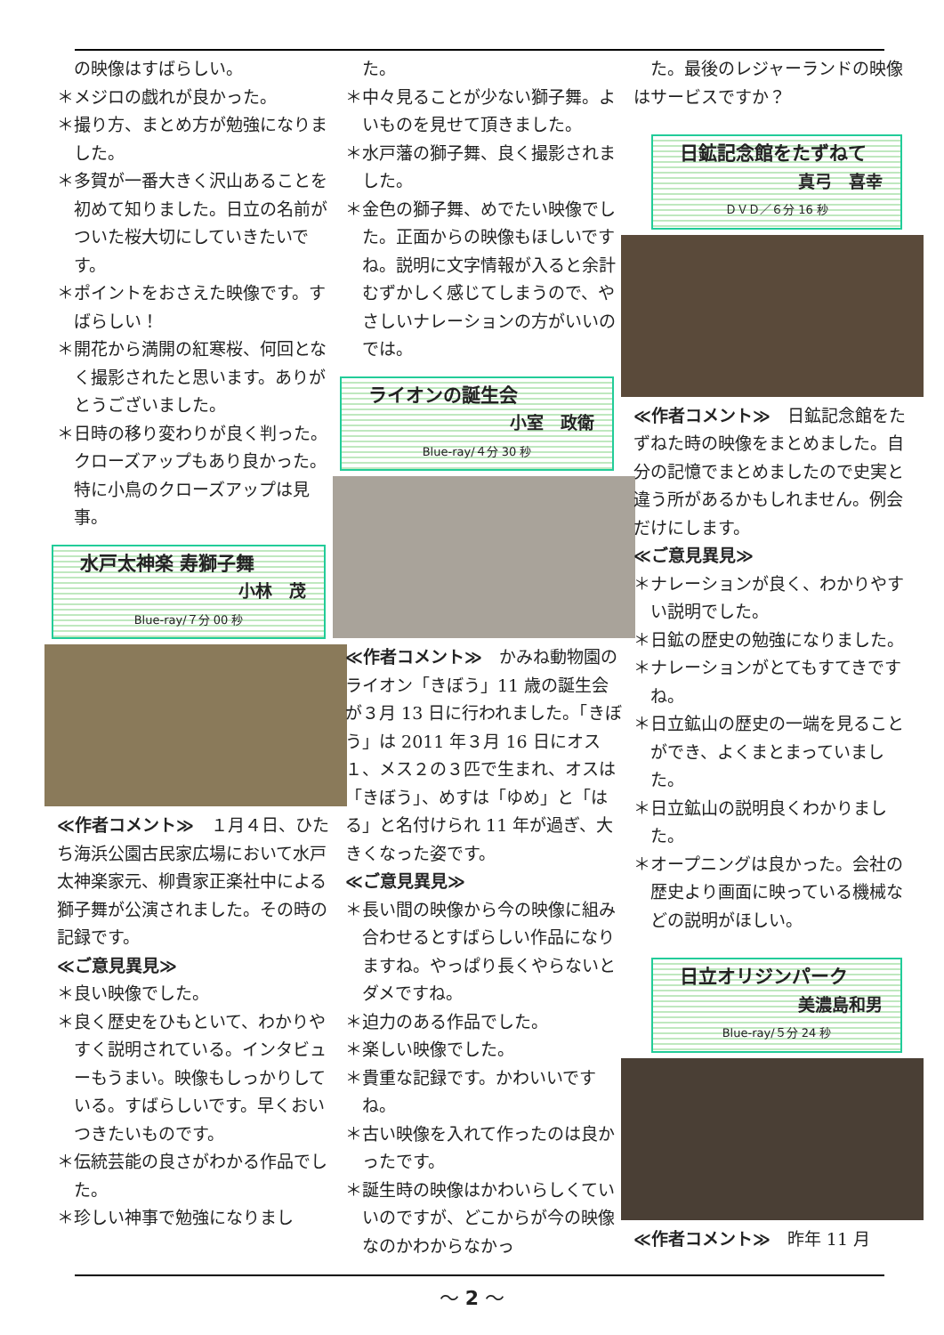の映像はすばらしい。
＊メジロの戯れが良かった。
＊撮り方、まとめ方が勉強になりました。
＊多賀が一番大きく沢山あることを初めて知りました。日立の名前がついた桜大切にしていきたいです。
＊ポイントをおさえた映像です。すばらしい！
＊開花から満開の紅寒桜、何回となく撮影されたと思います。ありがとうございました。
＊日時の移り変わりが良く判った。クローズアップもあり良かった。特に小鳥のクローズアップは見事。
水戸太神楽 寿獅子舞
小林　茂
Blue-ray/７分 00 秒
≪作者コメント≫　１月４日、ひたち海浜公園古民家広場において水戸太神楽家元、柳貴家正楽社中による獅子舞が公演されました。その時の記録です。
≪ご意見異見≫
＊良い映像でした。
＊良く歴史をひもといて、わかりやすく説明されている。インタビューもうまい。映像もしっかりしている。すばらしいです。早くおいつきたいものです。
＊伝統芸能の良さがわかる作品でした。
＊珍しい神事で勉強になりまし
　た。
＊中々見ることが少ない獅子舞。よいものを見せて頂きました。
＊水戸藩の獅子舞、良く撮影されました。
＊金色の獅子舞、めでたい映像でした。正面からの映像もほしいですね。説明に文字情報が入ると余計むずかしく感じてしまうので、やさしいナレーションの方がいいのでは。
ライオンの誕生会
小室　政衛
Blue-ray/４分 30 秒
≪作者コメント≫　かみね動物園のライオン「きぼう」11 歳の誕生会が３月 13 日に行われました。「きぼう」は 2011 年３月 16 日にオス１、メス２の３匹で生まれ、オスは「きぼう」、めすは「ゆめ」と「はる」と名付けられ 11 年が過ぎ、大きくなった姿です。
≪ご意見異見≫
＊長い間の映像から今の映像に組み合わせるとすばらしい作品になりますね。やっぱり長くやらないとダメですね。
＊迫力のある作品でした。
＊楽しい映像でした。
＊貴重な記録です。かわいいですね。
＊古い映像を入れて作ったのは良かったです。
＊誕生時の映像はかわいらしくていいのですが、どこからが今の映像なのかわからなかっ
　た。最後のレジャーランドの映像はサービスですか？
日鉱記念館をたずねて
真弓　喜幸
ＤＶＤ／６分 16 秒
≪作者コメント≫　日鉱記念館をたずねた時の映像をまとめました。自分の記憶でまとめましたので史実と違う所があるかもしれません。例会だけにします。
≪ご意見異見≫
＊ナレーションが良く、わかりやすい説明でした。
＊日鉱の歴史の勉強になりました。
＊ナレーションがとてもすてきですね。
＊日立鉱山の歴史の一端を見ることができ、よくまとまっていました。
＊日立鉱山の説明良くわかりました。
＊オープニングは良かった。会社の歴史より画面に映っている機械などの説明がほしい。
日立オリジンパーク
美濃島和男
Blue-ray/５分 24 秒
≪作者コメント≫　昨年 11 月
～ 2 ～